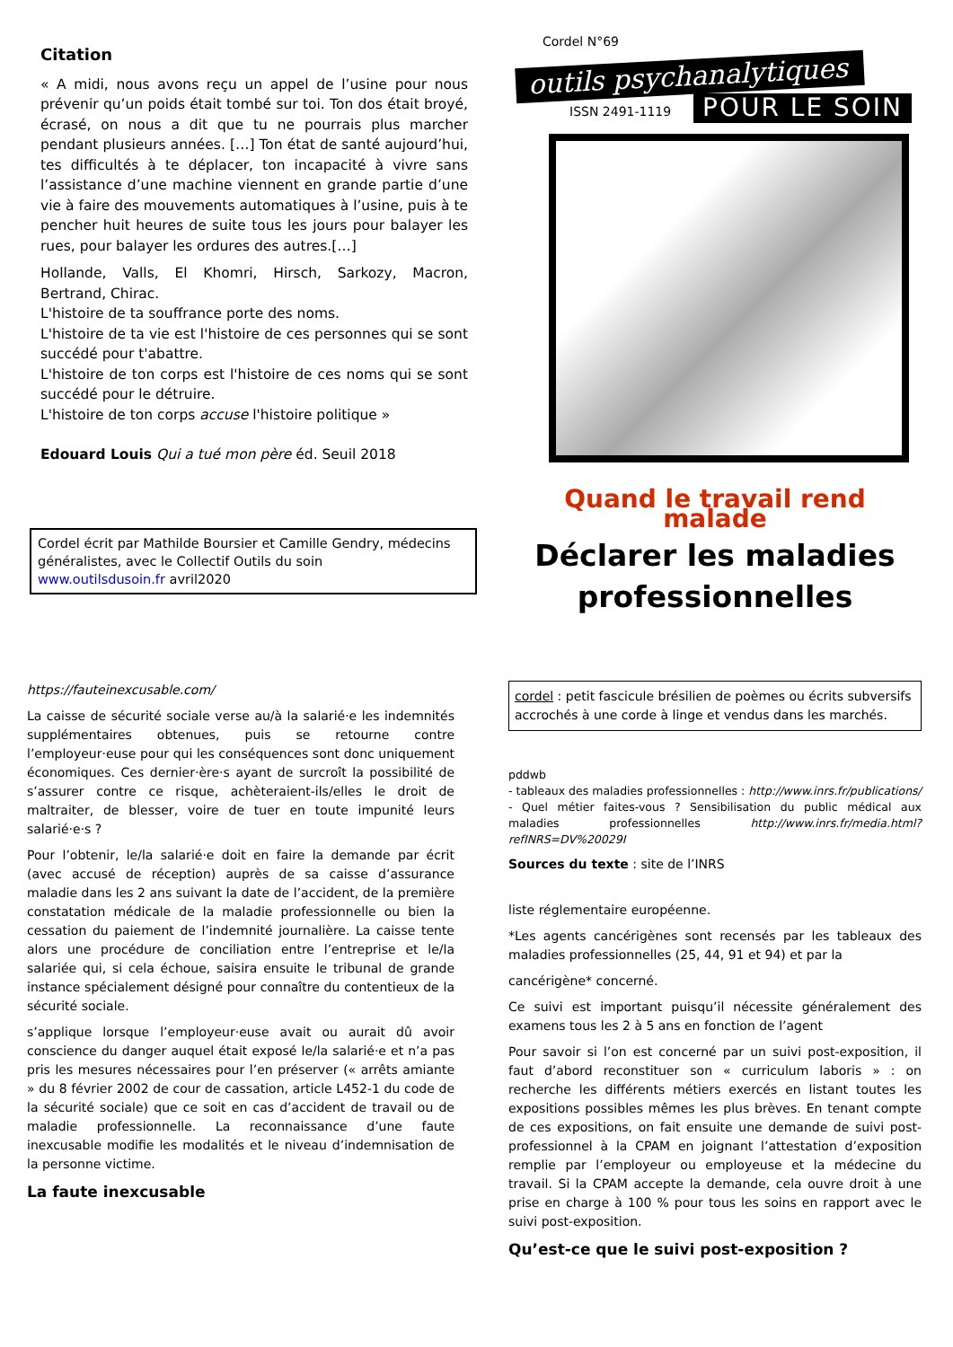Citation
« A midi, nous avons reçu un appel de l’usine pour nous prévenir qu’un poids était tombé sur toi. Ton dos était broyé, écrasé, on nous a dit que tu ne pourrais plus marcher pendant plusieurs années. […] Ton état de santé aujourd’hui, tes difficultés à te déplacer, ton incapacité à vivre sans l’assistance d’une machine viennent en grande partie d’une vie à faire des mouvements automatiques à l’usine, puis à te pencher huit heures de suite tous les jours pour balayer les rues, pour balayer les ordures des autres.[…]
Hollande, Valls, El Khomri, Hirsch, Sarkozy, Macron, Bertrand, Chirac.
L'histoire de ta souffrance porte des noms.
L'histoire de ta vie est l'histoire de ces personnes qui se sont succédé pour t'abattre.
L'histoire de ton corps est l'histoire de ces noms qui se sont succédé pour le détruire.
L'histoire de ton corps accuse l'histoire politique »
Edouard Louis Qui a tué mon père éd. Seuil 2018
Cordel écrit par Mathilde Boursier et Camille Gendry, médecins généralistes, avec le Collectif Outils du soin
www.outilsdusoin.fr avril2020
Cordel N°69
outils psychanalytiques
ISSN 2491-1119 POUR LE SOIN
Quand le travail rend malade
Déclarer les maladies professionnelles
https://fauteinexcusable.com/
La caisse de sécurité sociale verse au/à la salarié·e les indemnités supplémentaires obtenues, puis se retourne contre l’employeur·euse pour qui les conséquences sont donc uniquement économiques. Ces dernier·ère·s ayant de surcroît la possibilité de s’assurer contre ce risque, achèteraient-ils/elles le droit de maltraiter, de blesser, voire de tuer en toute impunité leurs salarié·e·s ?
Pour l’obtenir, le/la salarié·e doit en faire la demande par écrit (avec accusé de réception) auprès de sa caisse d’assurance maladie dans les 2 ans suivant la date de l’accident, de la première constatation médicale de la maladie professionnelle ou bien la cessation du paiement de l’indemnité journalière. La caisse tente alors une procédure de conciliation entre l’entreprise et le/la salariée qui, si cela échoue, saisira ensuite le tribunal de grande instance spécialement désigné pour connaître du contentieux de la sécurité sociale.
s’applique lorsque l’employeur·euse avait ou aurait dû avoir conscience du danger auquel était exposé le/la salarié·e et n’a pas pris les mesures nécessaires pour l’en préserver (« arrêts amiante » du 8 février 2002 de cour de cassation, article L452-1 du code de la sécurité sociale) que ce soit en cas d’accident de travail ou de maladie professionnelle. La reconnaissance d’une faute inexcusable modifie les modalités et le niveau d’indemnisation de la personne victime.
La faute inexcusable
cordel : petit fascicule brésilien de poèmes ou écrits subversifs accrochés à une corde à linge et vendus dans les marchés.
pddwb
- tableaux des maladies professionnelles : http://www.inrs.fr/publications/
- Quel métier faites-vous ? Sensibilisation du public médical aux maladies professionnelles http://www.inrs.fr/media.html?refINRS=DV%20029I
Sources du texte : site de l’INRS
liste réglementaire européenne.
*Les agents cancérigènes sont recensés par les tableaux des maladies professionnelles (25, 44, 91 et 94) et par la
cancérigène* concerné.
Ce suivi est important puisqu’il nécessite généralement des examens tous les 2 à 5 ans en fonction de l’agent
Pour savoir si l’on est concerné par un suivi post-exposition, il faut d’abord reconstituer son « curriculum laboris » : on recherche les différents métiers exercés en listant toutes les expositions possibles mêmes les plus brèves. En tenant compte de ces expositions, on fait ensuite une demande de suivi post-professionnel à la CPAM en joignant l’attestation d’exposition remplie par l’employeur ou employeuse et la médecine du travail. Si la CPAM accepte la demande, cela ouvre droit à une prise en charge à 100 % pour tous les soins en rapport avec le suivi post-exposition.
Qu’est-ce que le suivi post-exposition ?